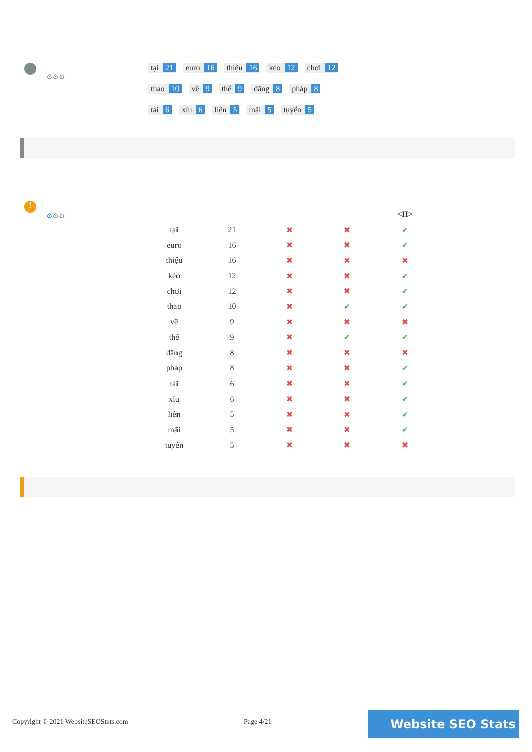⚙⚙⚙
tại 21 euro 16 thiệu 16 kèo 12 chơi 12
thao 10 về 9 thể 9 đăng 8 pháp 8
tài 6 xỉu 6 liên 5 mãi 5 tuyển 5
!
⚙⚙⚙
| | | | | <H> |
| --- | --- | --- | --- | --- |
| tại | 21 | ✖ | ✖ | ✔ |
| euro | 16 | ✖ | ✖ | ✔ |
| thiệu | 16 | ✖ | ✖ | ✖ |
| kèo | 12 | ✖ | ✖ | ✔ |
| chơi | 12 | ✖ | ✖ | ✔ |
| thao | 10 | ✖ | ✔ | ✔ |
| về | 9 | ✖ | ✖ | ✖ |
| thể | 9 | ✖ | ✔ | ✔ |
| đăng | 8 | ✖ | ✖ | ✖ |
| pháp | 8 | ✖ | ✖ | ✔ |
| tài | 6 | ✖ | ✖ | ✔ |
| xỉu | 6 | ✖ | ✖ | ✔ |
| liên | 5 | ✖ | ✖ | ✔ |
| mãi | 5 | ✖ | ✖ | ✔ |
| tuyển | 5 | ✖ | ✖ | ✖ |
Copyright © 2021 WebsiteSEOStats.com
Page 4/21 Website SEO Stats